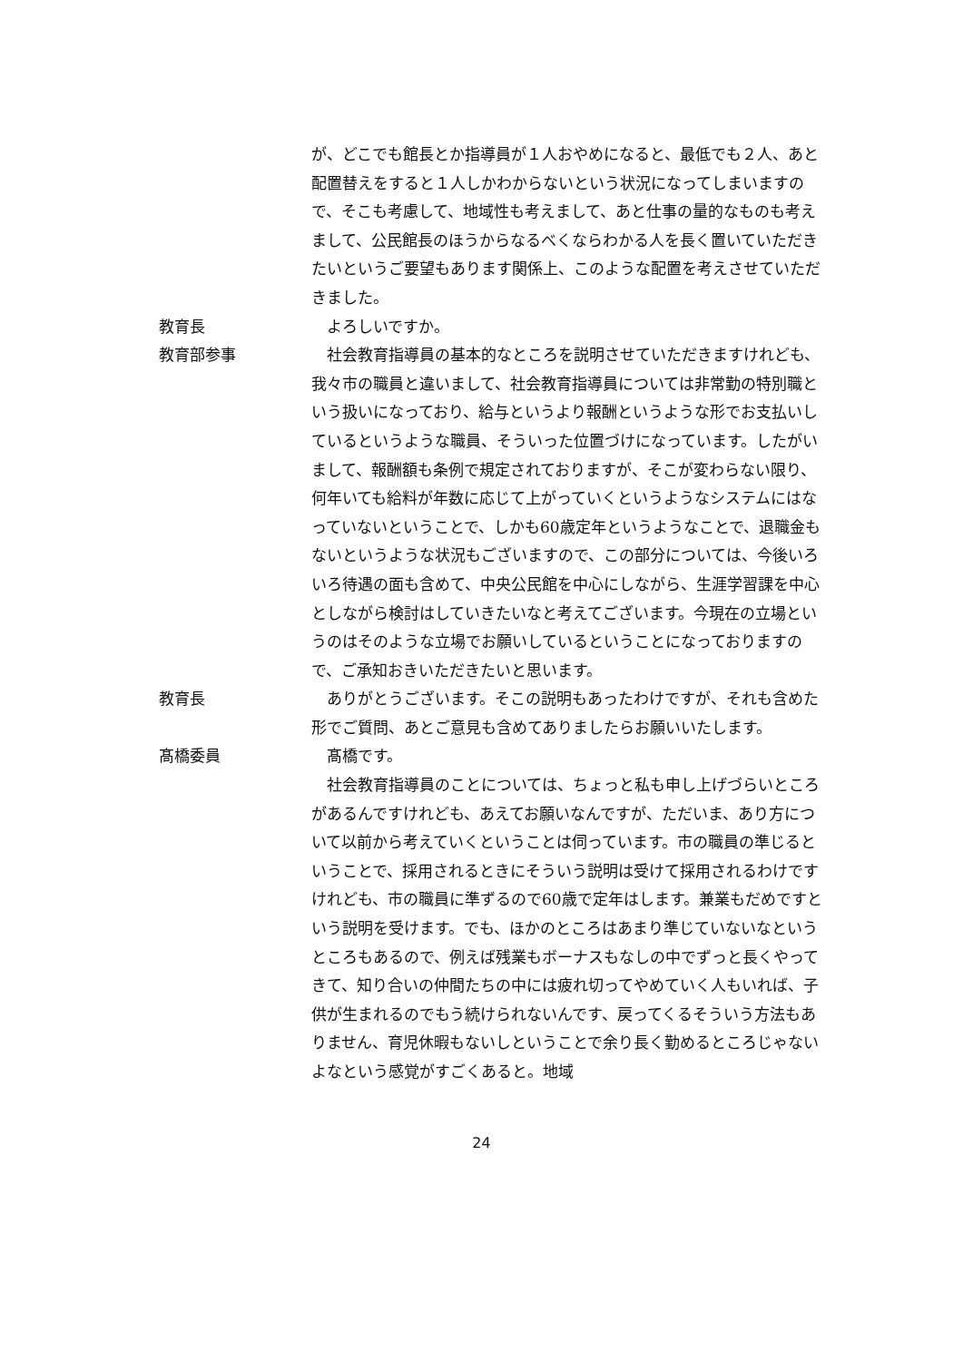が、どこでも館長とか指導員が１人おやめになると、最低でも２人、あと配置替えをすると１人しかわからないという状況になってしまいますので、そこも考慮して、地域性も考えまして、あと仕事の量的なものも考えまして、公民館長のほうからなるべくならわかる人を長く置いていただきたいというご要望もあります関係上、このような配置を考えさせていただきました。
教育長 よろしいですか。
教育部参事 社会教育指導員の基本的なところを説明させていただきますけれども、我々市の職員と違いまして、社会教育指導員については非常勤の特別職という扱いになっており、給与というより報酬というような形でお支払いしているというような職員、そういった位置づけになっています。したがいまして、報酬額も条例で規定されておりますが、そこが変わらない限り、何年いても給料が年数に応じて上がっていくというようなシステムにはなっていないということで、しかも60歳定年というようなことで、退職金もないというような状況もございますので、この部分については、今後いろいろ待遇の面も含めて、中央公民館を中心にしながら、生涯学習課を中心としながら検討はしていきたいなと考えてございます。今現在の立場というのはそのような立場でお願いしているということになっておりますので、ご承知おきいただきたいと思います。
教育長 ありがとうございます。そこの説明もあったわけですが、それも含めた形でご質問、あとご意見も含めてありましたらお願いいたします。
髙橋委員 髙橋です。
社会教育指導員のことについては、ちょっと私も申し上げづらいところがあるんですけれども、あえてお願いなんですが、ただいま、あり方について以前から考えていくということは伺っています。市の職員の準じるということで、採用されるときにそういう説明は受けて採用されるわけですけれども、市の職員に準ずるので60歳で定年はします。兼業もだめですという説明を受けます。でも、ほかのところはあまり準じていないなというところもあるので、例えば残業もボーナスもなしの中でずっと長くやってきて、知り合いの仲間たちの中には疲れ切ってやめていく人もいれば、子供が生まれるのでもう続けられないんです、戻ってくるそういう方法もありません、育児休暇もないしということで余り長く勤めるところじゃないよなという感覚がすごくあると。地域
24